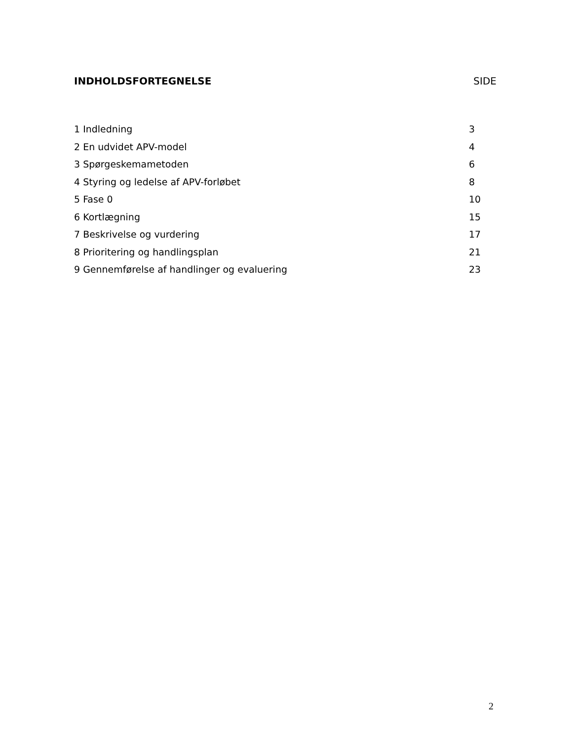INDHOLDSFORTEGNELSE SIDE
1 Indledning 3
2 En udvidet APV-model 4
3 Spørgeskemametoden 6
4 Styring og ledelse af APV-forløbet 8
5 Fase 0 10
6 Kortlægning 15
7 Beskrivelse og vurdering 17
8 Prioritering og handlingsplan 21
9 Gennemførelse af handlinger og evaluering 23
2